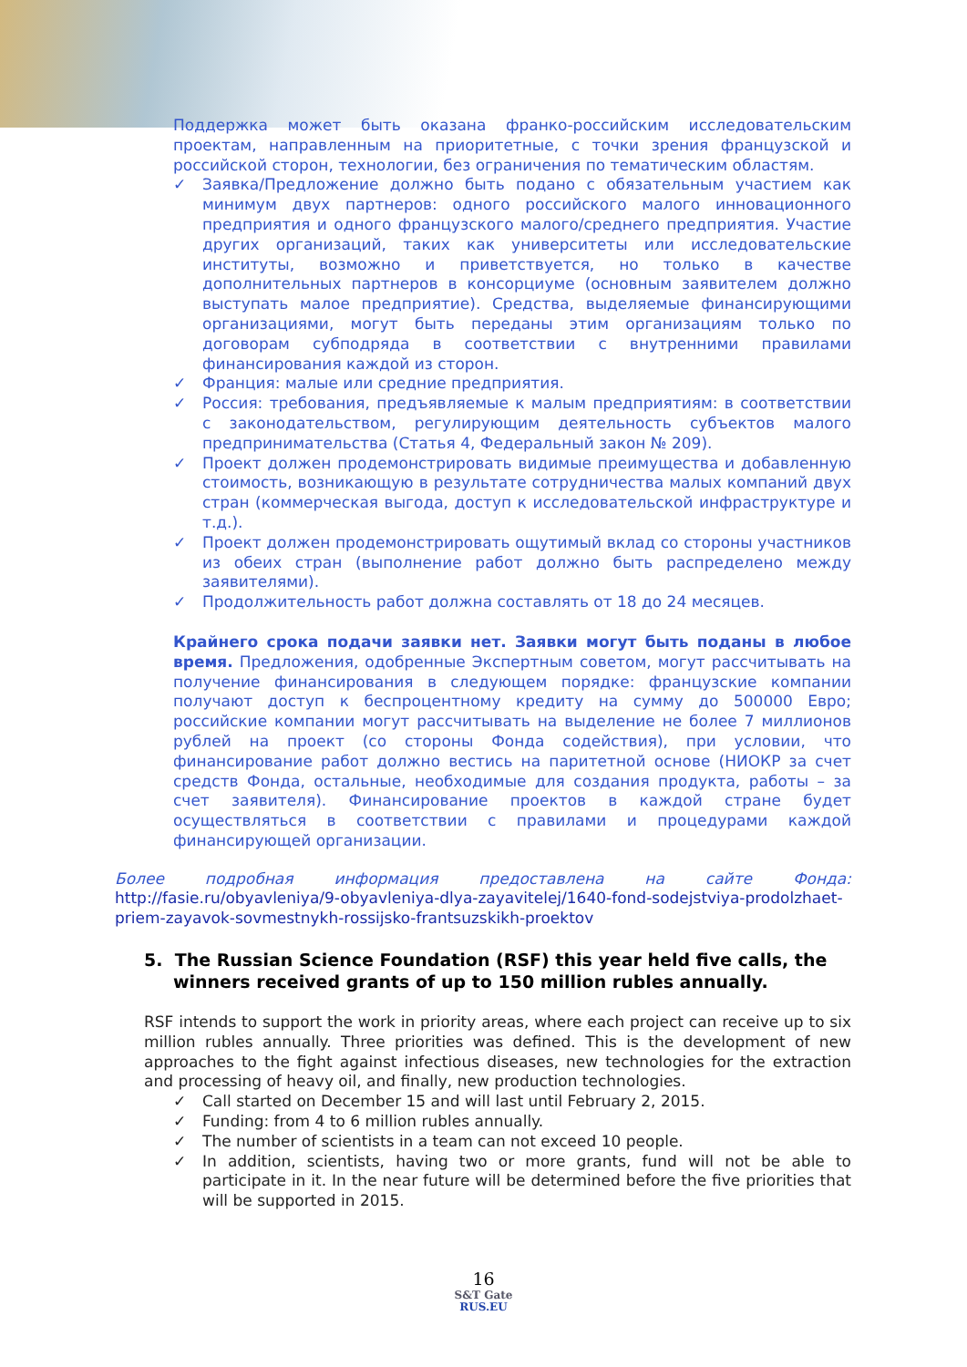Поддержка может быть оказана франко-российским исследовательским проектам, направленным на приоритетные, с точки зрения французской и российской сторон, технологии, без ограничения по тематическим областям.
✓ Заявка/Предложение должно быть подано с обязательным участием как минимум двух партнеров: одного российского малого инновационного предприятия и одного французского малого/среднего предприятия. Участие других организаций, таких как университеты или исследовательские институты, возможно и приветствуется, но только в качестве дополнительных партнеров в консорциуме (основным заявителем должно выступать малое предприятие). Средства, выделяемые финансирующими организациями, могут быть переданы этим организациям только по договорам субподряда в соответствии с внутренними правилами финансирования каждой из сторон.
✓ Франция: малые или средние предприятия.
✓ Россия: требования, предъявляемые к малым предприятиям: в соответствии с законодательством, регулирующим деятельность субъектов малого предпринимательства (Статья 4, Федеральный закон № 209).
✓ Проект должен продемонстрировать видимые преимущества и добавленную стоимость, возникающую в результате сотрудничества малых компаний двух стран (коммерческая выгода, доступ к исследовательской инфраструктуре и т.д.).
✓ Проект должен продемонстрировать ощутимый вклад со стороны участников из обеих стран (выполнение работ должно быть распределено между заявителями).
✓ Продолжительность работ должна составлять от 18 до 24 месяцев.
Крайнего срока подачи заявки нет. Заявки могут быть поданы в любое время. Предложения, одобренные Экспертным советом, могут рассчитывать на получение финансирования в следующем порядке: французские компании получают доступ к беспроцентному кредиту на сумму до 500000 Евро; российские компании могут рассчитывать на выделение не более 7 миллионов рублей на проект (со стороны Фонда содействия), при условии, что финансирование работ должно вестись на паритетной основе (НИОКР за счет средств Фонда, остальные, необходимые для создания продукта, работы – за счет заявителя). Финансирование проектов в каждой стране будет осуществляться в соответствии с правилами и процедурами каждой финансирующей организации.
Более подробная информация предоставлена на сайте Фонда: http://fasie.ru/obyavleniya/9-obyavleniya-dlya-zayavitelej/1640-fond-sodejstviya-prodolzhaet-priem-zayavok-sovmestnykh-rossijsko-frantsuzskikh-proektov
5. The Russian Science Foundation (RSF) this year held five calls, the winners received grants of up to 150 million rubles annually.
RSF intends to support the work in priority areas, where each project can receive up to six million rubles annually. Three priorities was defined. This is the development of new approaches to the fight against infectious diseases, new technologies for the extraction and processing of heavy oil, and finally, new production technologies.
✓ Call started on December 15 and will last until February 2, 2015.
✓ Funding: from 4 to 6 million rubles annually.
✓ The number of scientists in a team can not exceed 10 people.
✓ In addition, scientists, having two or more grants, fund will not be able to participate in it. In the near future will be determined before the five priorities that will be supported in 2015.
16
S&T Gate
RUS.EU